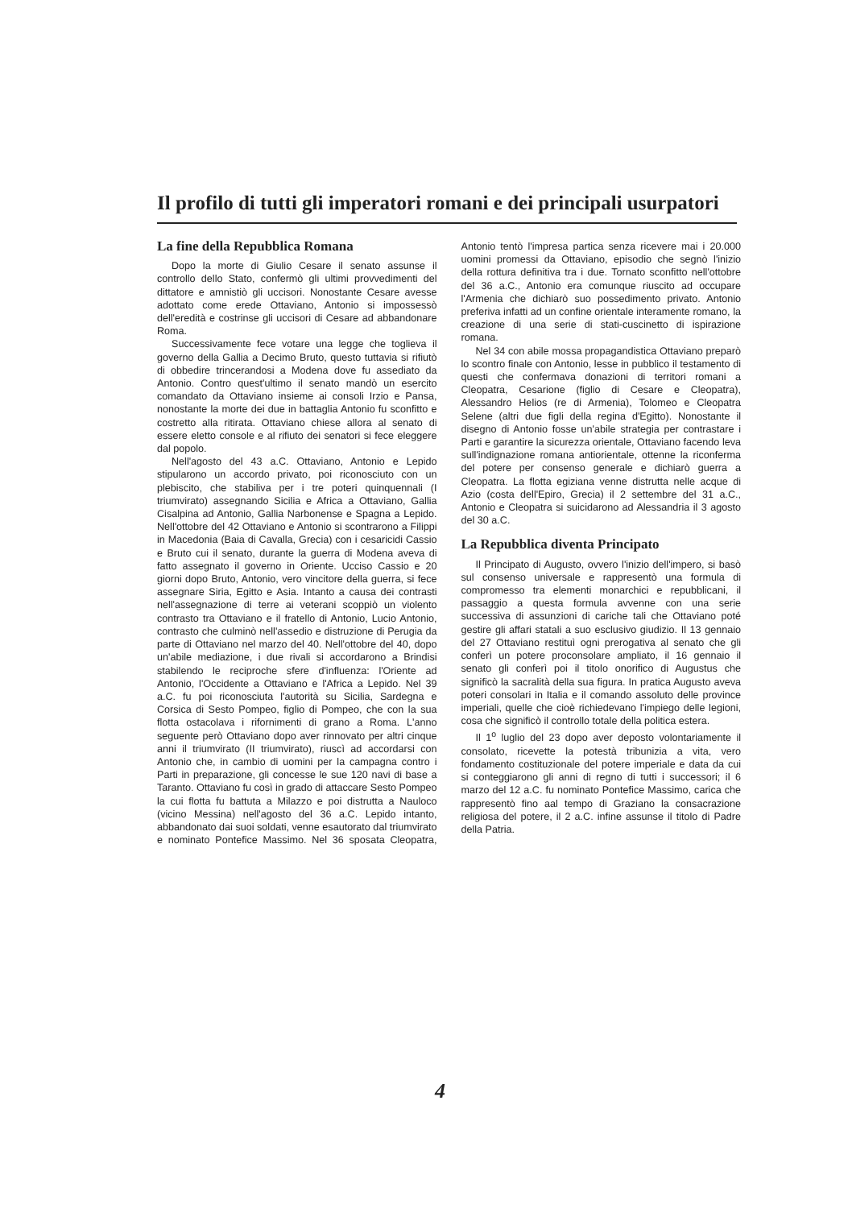Il profilo di tutti gli imperatori romani e dei principali usurpatori
La fine della Repubblica Romana
Dopo la morte di Giulio Cesare il senato assunse il controllo dello Stato, confermò gli ultimi provvedimenti del dittatore e amnistiò gli uccisori. Nonostante Cesare avesse adottato come erede Ottaviano, Antonio si impossessò dell'eredità e costrinse gli uccisori di Cesare ad abbandonare Roma.
Successivamente fece votare una legge che toglieva il governo della Gallia a Decimo Bruto, questo tuttavia si rifiutò di obbedire trincerandosi a Modena dove fu assediato da Antonio. Contro quest'ultimo il senato mandò un esercito comandato da Ottaviano insieme ai consoli Irzio e Pansa, nonostante la morte dei due in battaglia Antonio fu sconfitto e costretto alla ritirata. Ottaviano chiese allora al senato di essere eletto console e al rifiuto dei senatori si fece eleggere dal popolo.
Nell'agosto del 43 a.C. Ottaviano, Antonio e Lepido stipularono un accordo privato, poi riconosciuto con un plebiscito, che stabiliva per i tre poteri quinquennali (I triumvirato) assegnando Sicilia e Africa a Ottaviano, Gallia Cisalpina ad Antonio, Gallia Narbonense e Spagna a Lepido. Nell'ottobre del 42 Ottaviano e Antonio si scontrarono a Filippi in Macedonia (Baia di Cavalla, Grecia) con i cesaricidi Cassio e Bruto cui il senato, durante la guerra di Modena aveva di fatto assegnato il governo in Oriente. Ucciso Cassio e 20 giorni dopo Bruto, Antonio, vero vincitore della guerra, si fece assegnare Siria, Egitto e Asia. Intanto a causa dei contrasti nell'assegnazione di terre ai veterani scoppiò un violento contrasto tra Ottaviano e il fratello di Antonio, Lucio Antonio, contrasto che culminò nell'assedio e distruzione di Perugia da parte di Ottaviano nel marzo del 40. Nell'ottobre del 40, dopo un'abile mediazione, i due rivali si accordarono a Brindisi stabilendo le reciproche sfere d'influenza: l'Oriente ad Antonio, l'Occidente a Ottaviano e l'Africa a Lepido. Nel 39 a.C. fu poi riconosciuta l'autorità su Sicilia, Sardegna e Corsica di Sesto Pompeo, figlio di Pompeo, che con la sua flotta ostacolava i rifornimenti di grano a Roma. L'anno seguente però Ottaviano dopo aver rinnovato per altri cinque anni il triumvirato (II triumvirato), riuscì ad accordarsi con Antonio che, in cambio di uomini per la campagna contro i Parti in preparazione, gli concesse le sue 120 navi di base a Taranto. Ottaviano fu così in grado di attaccare Sesto Pompeo la cui flotta fu battuta a Milazzo e poi distrutta a Nauloco (vicino Messina) nell'agosto del 36 a.C. Lepido intanto, abbandonato dai suoi soldati, venne esautorato dal triumvirato e nominato Pontefice Massimo. Nel 36 sposata Cleopatra, Antonio tentò l'impresa partica senza ricevere mai i 20.000 uomini promessi da Ottaviano, episodio che segnò l'inizio della rottura definitiva tra i due. Tornato sconfitto nell'ottobre del 36 a.C., Antonio era comunque riuscito ad occupare l'Armenia che dichiarò suo possedimento privato. Antonio preferiva infatti ad un confine orientale interamente romano, la creazione di una serie di stati-cuscinetto di ispirazione romana.
Nel 34 con abile mossa propagandistica Ottaviano preparò lo scontro finale con Antonio, lesse in pubblico il testamento di questi che confermava donazioni di territori romani a Cleopatra, Cesarione (figlio di Cesare e Cleopatra), Alessandro Helios (re di Armenia), Tolomeo e Cleopatra Selene (altri due figli della regina d'Egitto). Nonostante il disegno di Antonio fosse un'abile strategia per contrastare i Parti e garantire la sicurezza orientale, Ottaviano facendo leva sull'indignazione romana antiorientale, ottenne la riconferma del potere per consenso generale e dichiarò guerra a Cleopatra. La flotta egiziana venne distrutta nelle acque di Azio (costa dell'Epiro, Grecia) il 2 settembre del 31 a.C., Antonio e Cleopatra si suicidarono ad Alessandria il 3 agosto del 30 a.C.
La Repubblica diventa Principato
Il Principato di Augusto, ovvero l'inizio dell'impero, si basò sul consenso universale e rappresentò una formula di compromesso tra elementi monarchici e repubblicani, il passaggio a questa formula avvenne con una serie successiva di assunzioni di cariche tali che Ottaviano poté gestire gli affari statali a suo esclusivo giudizio. Il 13 gennaio del 27 Ottaviano restituì ogni prerogativa al senato che gli conferì un potere proconsolare ampliato, il 16 gennaio il senato gli conferì poi il titolo onorifico di Augustus che significò la sacralità della sua figura. In pratica Augusto aveva poteri consolari in Italia e il comando assoluto delle province imperiali, quelle che cioè richiedevano l'impiego delle legioni, cosa che significò il controllo totale della politica estera.
Il 1<sup>o</sup> luglio del 23 dopo aver deposto volontariamente il consolato, ricevette la potestà tribunizia a vita, vero fondamento costituzionale del potere imperiale e data da cui si conteggiarono gli anni di regno di tutti i successori; il 6 marzo del 12 a.C. fu nominato Pontefice Massimo, carica che rappresentò fino aal tempo di Graziano la consacrazione religiosa del potere, il 2 a.C. infine assunse il titolo di Padre della Patria.
4